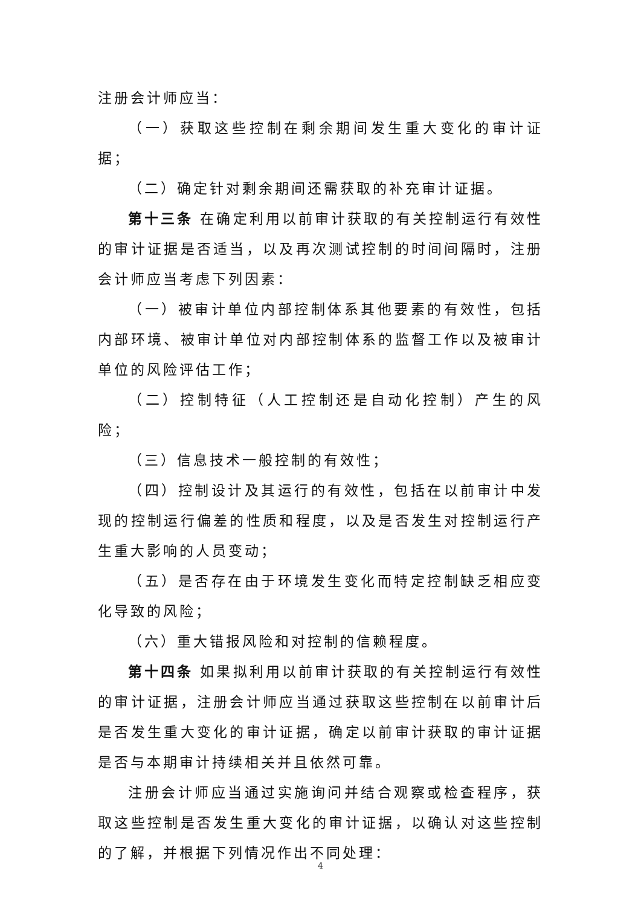注册会计师应当：
（一）获取这些控制在剩余期间发生重大变化的审计证据；
（二）确定针对剩余期间还需获取的补充审计证据。
第十三条 在确定利用以前审计获取的有关控制运行有效性的审计证据是否适当，以及再次测试控制的时间间隔时，注册会计师应当考虑下列因素：
（一）被审计单位内部控制体系其他要素的有效性，包括内部环境、被审计单位对内部控制体系的监督工作以及被审计单位的风险评估工作；
（二）控制特征（人工控制还是自动化控制）产生的风险；
（三）信息技术一般控制的有效性；
（四）控制设计及其运行的有效性，包括在以前审计中发现的控制运行偏差的性质和程度，以及是否发生对控制运行产生重大影响的人员变动；
（五）是否存在由于环境发生变化而特定控制缺乏相应变化导致的风险；
（六）重大错报风险和对控制的信赖程度。
第十四条 如果拟利用以前审计获取的有关控制运行有效性的审计证据，注册会计师应当通过获取这些控制在以前审计后是否发生重大变化的审计证据，确定以前审计获取的审计证据是否与本期审计持续相关并且依然可靠。
注册会计师应当通过实施询问并结合观察或检查程序，获取这些控制是否发生重大变化的审计证据，以确认对这些控制的了解，并根据下列情况作出不同处理：
4